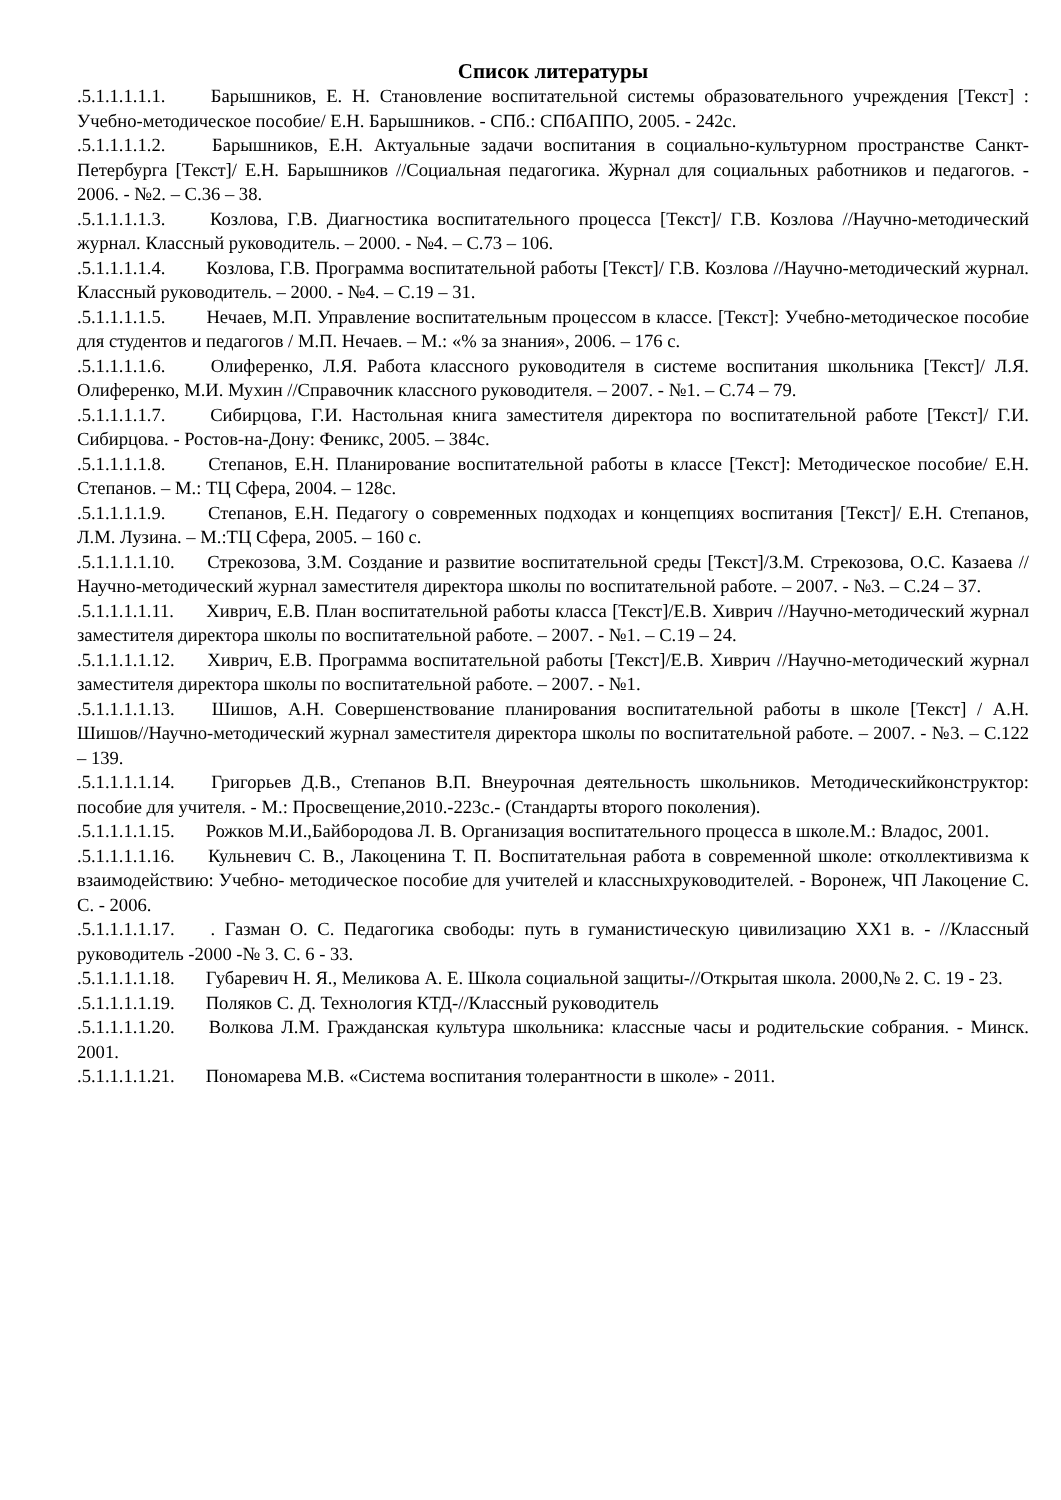Список литературы
.5.1.1.1.1.1. Барышников, Е. Н. Становление воспитательной системы образовательного учреждения [Текст] : Учебно-методическое пособие/ Е.Н. Барышников. - СПб.: СПбАППО, 2005. - 242с.
.5.1.1.1.1.2. Барышников, Е.Н. Актуальные задачи воспитания в социально-культурном пространстве Санкт-Петербурга [Текст]/ Е.Н. Барышников //Социальная педагогика. Журнал для социальных работников и педагогов. - 2006. - №2. – С.36 – 38.
.5.1.1.1.1.3. Козлова, Г.В. Диагностика воспитательного процесса [Текст]/ Г.В. Козлова //Научно-методический журнал. Классный руководитель. – 2000. - №4. – С.73 – 106.
.5.1.1.1.1.4. Козлова, Г.В. Программа воспитательной работы [Текст]/ Г.В. Козлова //Научно-методический журнал. Классный руководитель. – 2000. - №4. – С.19 – 31.
.5.1.1.1.1.5. Нечаев, М.П. Управление воспитательным процессом в классе. [Текст]: Учебно-методическое пособие для студентов и педагогов / М.П. Нечаев. – М.: «% за знания», 2006. – 176 с.
.5.1.1.1.1.6. Олиференко, Л.Я. Работа классного руководителя в системе воспитания школьника [Текст]/ Л.Я. Олиференко, М.И. Мухин //Справочник классного руководителя. – 2007. - №1. – С.74 – 79.
.5.1.1.1.1.7. Сибирцова, Г.И. Настольная книга заместителя директора по воспитательной работе [Текст]/ Г.И. Сибирцова. - Ростов-на-Дону: Феникс, 2005. – 384с.
.5.1.1.1.1.8. Степанов, Е.Н. Планирование воспитательной работы в классе [Текст]: Методическое пособие/ Е.Н. Степанов. – М.: ТЦ Сфера, 2004. – 128с.
.5.1.1.1.1.9. Степанов, Е.Н. Педагогу о современных подходах и концепциях воспитания [Текст]/ Е.Н. Степанов, Л.М. Лузина. – М.:ТЦ Сфера, 2005. – 160 с.
.5.1.1.1.1.10. Стрекозова, З.М. Создание и развитие воспитательной среды [Текст]/З.М. Стрекозова, О.С. Казаева //Научно-методический журнал заместителя директора школы по воспитательной работе. – 2007. - №3. – С.24 – 37.
.5.1.1.1.1.11. Хиврич, Е.В. План воспитательной работы класса [Текст]/Е.В. Хиврич //Научно-методический журнал заместителя директора школы по воспитательной работе. – 2007. - №1. – С.19 – 24.
.5.1.1.1.1.12. Хиврич, Е.В. Программа воспитательной работы [Текст]/Е.В. Хиврич //Научно-методический журнал заместителя директора школы по воспитательной работе. – 2007. - №1.
.5.1.1.1.1.13. Шишов, А.Н. Совершенствование планирования воспитательной работы в школе [Текст] / А.Н. Шишов//Научно-методический журнал заместителя директора школы по воспитательной работе. – 2007. - №3. – С.122 – 139.
.5.1.1.1.1.14. Григорьев Д.В., Степанов В.П. Внеурочная деятельность школьников. Методическийконструктор: пособие для учителя. - М.: Просвещение,2010.-223с.- (Стандарты второго поколения).
.5.1.1.1.1.15. Рожков М.И.,Байбородова Л. В. Организация воспитательного процесса в школе.М.: Владос, 2001.
.5.1.1.1.1.16. Кульневич С. В., Лакоценина Т. П. Воспитательная работа в современной школе: отколлективизма к взаимодействию: Учебно- методическое пособие для учителей и классныхруководителей. - Воронеж, ЧП Лакоцение С. С. - 2006.
.5.1.1.1.1.17. . Газман О. С. Педагогика свободы: путь в гуманистическую цивилизацию ХХ1 в. - //Классный руководитель -2000 -№ 3. С. 6 - 33.
.5.1.1.1.1.18. Губаревич Н. Я., Меликова А. Е. Школа социальной защиты-//Открытая школа. 2000,№ 2. С. 19 - 23.
.5.1.1.1.1.19. Поляков С. Д. Технология КТД-//Классный руководитель
.5.1.1.1.1.20. Волкова Л.М. Гражданская культура школьника: классные часы и родительские собрания. - Минск. 2001.
.5.1.1.1.1.21. Пономарева М.В. «Система воспитания толерантности в школе» - 2011.